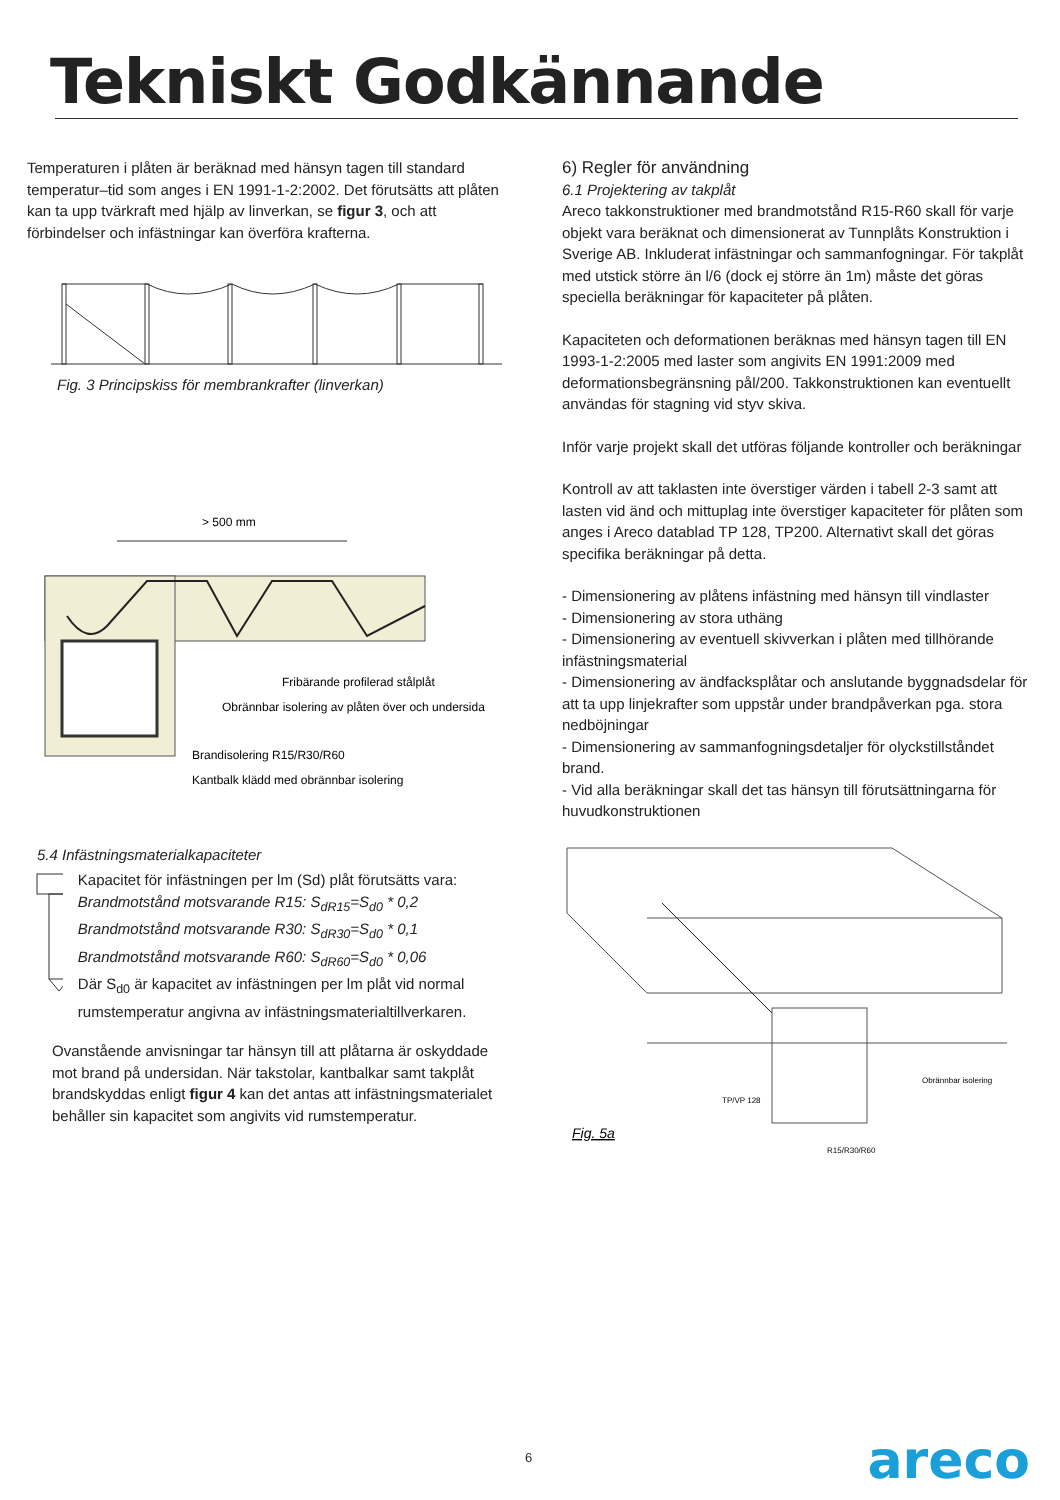Tekniskt Godkännande
Temperaturen i plåten är beräknad med hänsyn tagen till standard temperatur–tid som anges i EN 1991-1-2:2002. Det förutsätts att plåten kan ta upp tvärkraft med hjälp av linverkan, se figur 3, och att förbindelser och infästningar kan överföra krafterna.
Fig. 3 Principskiss för membrankrafter (linverkan)
> 500 mm
Fribärande profilerad stålplåt
Obrännbar isolering av plåten över och undersida
Brandisolering R15/R30/R60
Kantbalk klädd med obrännbar isolering
5.4 Infästningsmaterialkapaciteter
Kapacitet för infästningen per lm (Sd) plåt förutsätts vara:
Brandmotstånd motsvarande R15: S<sub>dR15</sub>=S<sub>d0</sub> * 0,2
Brandmotstånd motsvarande R30: S<sub>dR30</sub>=S<sub>d0</sub> * 0,1
Brandmotstånd motsvarande R60: S<sub>dR60</sub>=S<sub>d0</sub> * 0,06
Där S<sub>d0</sub> är kapacitet av infästningen per lm plåt vid normal rumstemperatur angivna av infästningsmaterialtillverkaren.
Ovanstående anvisningar tar hänsyn till att plåtarna är oskyddade mot brand på undersidan. När takstolar, kantbalkar samt takplåt brandskyddas enligt figur 4 kan det antas att infästningsmaterialet behåller sin kapacitet som angivits vid rumstemperatur.
6) Regler för användning
6.1 Projektering av takplåt
Areco takkonstruktioner med brandmotstånd R15-R60 skall för varje objekt vara beräknat och dimensionerat av Tunnplåts Konstruktion i Sverige AB. Inkluderat infästningar och sammanfogningar. För takplåt med utstick större än l/6 (dock ej större än 1m) måste det göras speciella beräkningar för kapaciteter på plåten.
Kapaciteten och deformationen beräknas med hänsyn tagen till EN 1993-1-2:2005 med laster som angivits EN 1991:2009 med deformationsbegränsning pål/200. Takkonstruktionen kan eventuellt användas för stagning vid styv skiva.
Inför varje projekt skall det utföras följande kontroller och beräkningar
Kontroll av att taklasten inte överstiger värden i tabell 2-3 samt att lasten vid änd och mittuplag inte överstiger kapaciteter för plåten som anges i Areco datablad TP 128, TP200. Alternativt skall det göras specifika beräkningar på detta.
- Dimensionering av plåtens infästning med hänsyn till vindlaster
- Dimensionering av stora uthäng
- Dimensionering av eventuell skivverkan i plåten med tillhörande infästningsmaterial
- Dimensionering av ändfacksplåtar och anslutande byggnadsdelar för att ta upp linjekrafter som uppstår under brandpåverkan pga. stora nedböjningar
- Dimensionering av sammanfogningsdetaljer för olyckstillståndet brand.
- Vid alla beräkningar skall det tas hänsyn till förutsättningarna för huvudkonstruktionen
TP/VP 128
Obrännbar isolering
R15/R30/R60
Fig. 5a
6 areco